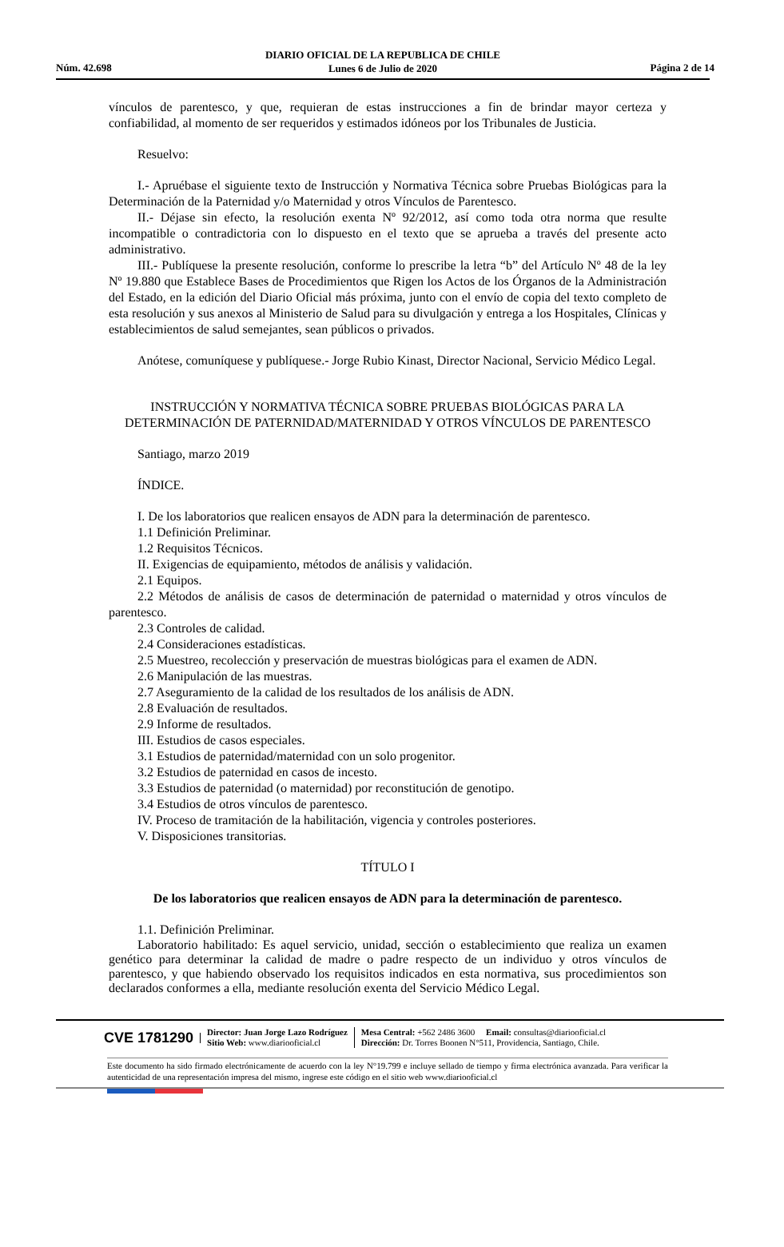DIARIO OFICIAL DE LA REPUBLICA DE CHILE
Lunes 6 de Julio de 2020
Núm. 42.698 Página 2 de 14
vínculos de parentesco, y que, requieran de estas instrucciones a fin de brindar mayor certeza y confiabilidad, al momento de ser requeridos y estimados idóneos por los Tribunales de Justicia.
Resuelvo:
I.- Apruébase el siguiente texto de Instrucción y Normativa Técnica sobre Pruebas Biológicas para la Determinación de la Paternidad y/o Maternidad y otros Vínculos de Parentesco.
II.- Déjase sin efecto, la resolución exenta Nº 92/2012, así como toda otra norma que resulte incompatible o contradictoria con lo dispuesto en el texto que se aprueba a través del presente acto administrativo.
III.- Publíquese la presente resolución, conforme lo prescribe la letra “b” del Artículo Nº 48 de la ley Nº 19.880 que Establece Bases de Procedimientos que Rigen los Actos de los Órganos de la Administración del Estado, en la edición del Diario Oficial más próxima, junto con el envío de copia del texto completo de esta resolución y sus anexos al Ministerio de Salud para su divulgación y entrega a los Hospitales, Clínicas y establecimientos de salud semejantes, sean públicos o privados.
Anótese, comuníquese y publíquese.- Jorge Rubio Kinast, Director Nacional, Servicio Médico Legal.
INSTRUCCIÓN Y NORMATIVA TÉCNICA SOBRE PRUEBAS BIOLÓGICAS PARA LA DETERMINACIÓN DE PATERNIDAD/MATERNIDAD Y OTROS VÍNCULOS DE PARENTESCO
Santiago, marzo 2019
ÍNDICE.
I. De los laboratorios que realicen ensayos de ADN para la determinación de parentesco.
1.1 Definición Preliminar.
1.2 Requisitos Técnicos.
II. Exigencias de equipamiento, métodos de análisis y validación.
2.1 Equipos.
2.2 Métodos de análisis de casos de determinación de paternidad o maternidad y otros vínculos de parentesco.
2.3 Controles de calidad.
2.4 Consideraciones estadísticas.
2.5 Muestreo, recolección y preservación de muestras biológicas para el examen de ADN.
2.6 Manipulación de las muestras.
2.7 Aseguramiento de la calidad de los resultados de los análisis de ADN.
2.8 Evaluación de resultados.
2.9 Informe de resultados.
III. Estudios de casos especiales.
3.1 Estudios de paternidad/maternidad con un solo progenitor.
3.2 Estudios de paternidad en casos de incesto.
3.3 Estudios de paternidad (o maternidad) por reconstitución de genotipo.
3.4 Estudios de otros vínculos de parentesco.
IV. Proceso de tramitación de la habilitación, vigencia y controles posteriores.
V. Disposiciones transitorias.
TÍTULO I
De los laboratorios que realicen ensayos de ADN para la determinación de parentesco.
1.1. Definición Preliminar.
Laboratorio habilitado: Es aquel servicio, unidad, sección o establecimiento que realiza un examen genético para determinar la calidad de madre o padre respecto de un individuo y otros vínculos de parentesco, y que habiendo observado los requisitos indicados en esta normativa, sus procedimientos son declarados conformes a ella, mediante resolución exenta del Servicio Médico Legal.
CVE 1781290 Director: Juan Jorge Lazo Rodríguez
Sitio Web: www.diariooficial.cl Mesa Central: +562 2486 3600 Email: consultas@diariooficial.cl
Dirección: Dr. Torres Boonen N°511, Providencia, Santiago, Chile.
Este documento ha sido firmado electrónicamente de acuerdo con la ley N°19.799 e incluye sellado de tiempo y firma electrónica avanzada. Para verificar la autenticidad de una representación impresa del mismo, ingrese este código en el sitio web www.diariooficial.cl